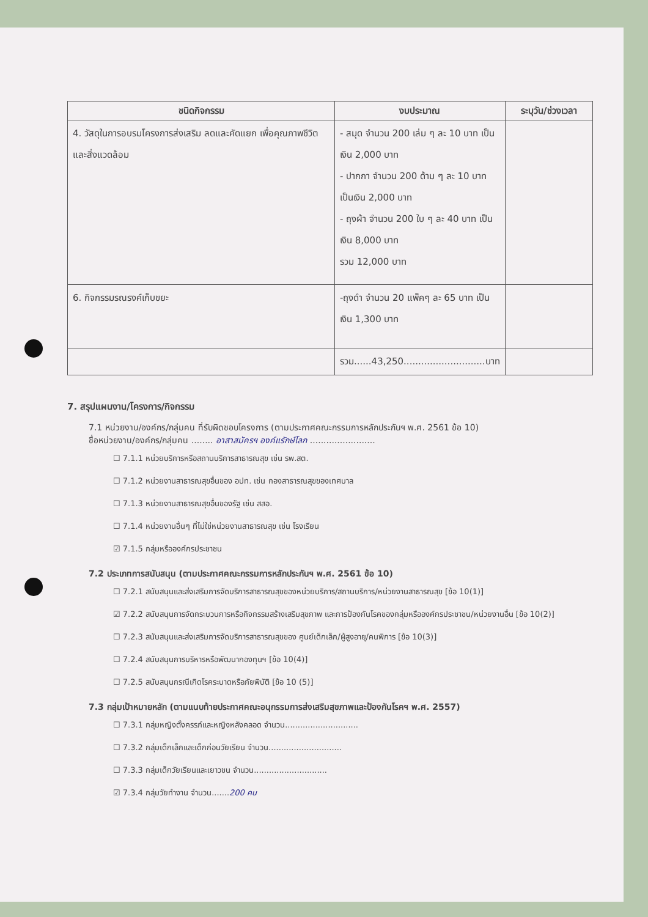| ชนิดกิจกรรม | งบประมาณ | ระบุวัน/ช่วงเวลา |
| --- | --- | --- |
| 4. วัสดุในการอบรมโครงการส่งเสริม ลดและคัดแยก เพื่อคุณภาพชีวิต และสิ่งแวดล้อม | - สมุด จำนวน 200 เล่ม ๆ ละ 10 บาท เป็นเงิน 2,000 บาท - ปากกา จำนวน 200 ด้าม ๆ ละ 10 บาท เป็นเงิน 2,000 บาท - ถุงผ้า จำนวน 200 ใบ ๆ ละ 40 บาท เป็นเงิน 8,000 บาท รวม 12,000 บาท | |
| 6. กิจกรรมรณรงค์เก็บขยะ | -ถุงดำ จำนวน 20 แพ็คๆ ละ 65 บาท เป็นเงิน 1,300 บาท | |
| | รวม......43,250............................บาท | |
7. สรุปแผนงาน/โครงการ/กิจกรรม
7.1 หน่วยงาน/องค์กร/กลุ่มคน ที่รับผิดชอบโครงการ (ตามประกาศคณะกรรมการหลักประกันฯ พ.ศ. 2561 ข้อ 10)
ชื่อหน่วยงาน/องค์กร/กลุ่มคน ........ อาสาสมัครฯ องค์แรักษ์โลก ........................
☐ 7.1.1 หน่วยบริการหรือสถานบริการสาธารณสุข เช่น รพ.สต.
☐ 7.1.2 หน่วยงานสาธารณสุขอื่นของ อปท. เช่น กองสาธารณสุขของเทศบาล
☐ 7.1.3 หน่วยงานสาธารณสุขอื่นของรัฐ เช่น สสอ.
☐ 7.1.4 หน่วยงานอื่นๆ ที่ไม่ใช่หน่วยงานสาธารณสุข เช่น โรงเรียน
☑ 7.1.5 กลุ่มหรือองค์กรประชาชน
7.2 ประเภทการสนับสนุน (ตามประกาศคณะกรรมการหลักประกันฯ พ.ศ. 2561 ข้อ 10)
☐ 7.2.1 สนับสนุนและส่งเสริมการจัดบริการสาธารณสุขของหน่วยบริการ/สถานบริการ/หน่วยงานสาธารณสุข [ข้อ 10(1)]
☑ 7.2.2 สนับสนุนการจัดกระบวนการหรือกิจกรรมสร้างเสริมสุขภาพ และการป้องกันโรคของกลุ่มหรือองค์กรประชาชน/หน่วยงานอื่น [ข้อ 10(2)]
☐ 7.2.3 สนับสนุนและส่งเสริมการจัดบริการสาธารณสุขของ ศูนย์เด็กเล็ก/ผู้สูงอายุ/คนพิการ [ข้อ 10(3)]
☐ 7.2.4 สนับสนุนการบริหารหรือพัฒนากองทุนฯ [ข้อ 10(4)]
☐ 7.2.5 สนับสนุนกรณีเกิดโรคระบาดหรือภัยพิบัติ [ข้อ 10 (5)]
7.3 กลุ่มเป้าหมายหลัก (ตามแนบท้ายประกาศคณะอนุกรรมการส่งเสริมสุขภาพและป้องกันโรคฯ พ.ศ. 2557)
☐ 7.3.1 กลุ่มหญิงตั้งครรภ์และหญิงหลังคลอด จำนวน.............................
☐ 7.3.2 กลุ่มเด็กเล็กและเด็กก่อนวัยเรียน จำนวน.............................
☐ 7.3.3 กลุ่มเด็กวัยเรียนและเยาวชน จำนวน.............................
☑ 7.3.4 กลุ่มวัยทำงาน จำนวน.......200 คน